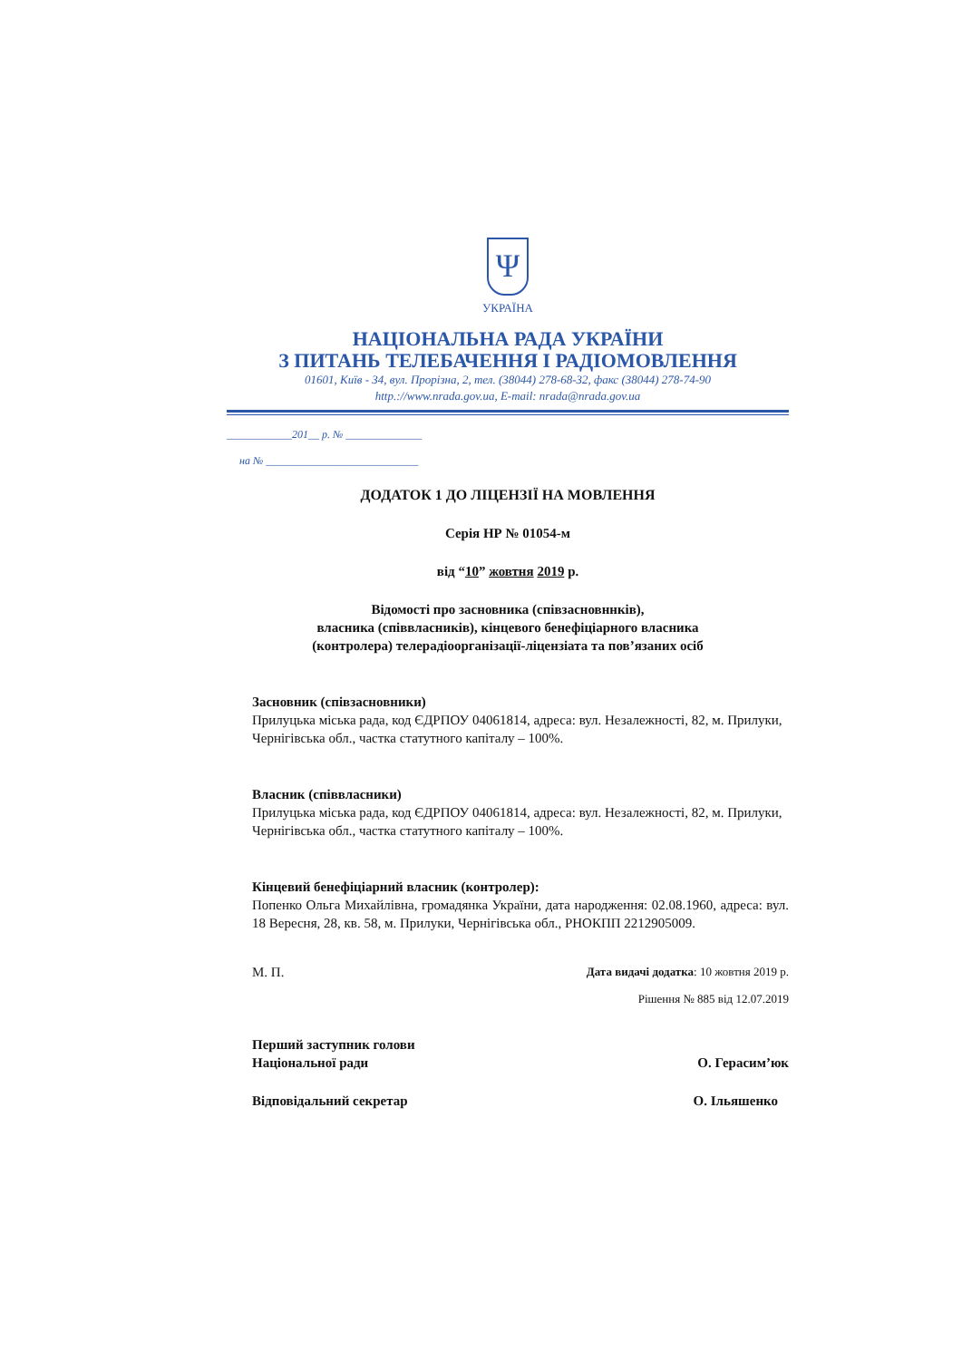Ψ
УКРАЇНА
НАЦІОНАЛЬНА РАДА УКРАЇНИ
З ПИТАНЬ ТЕЛЕБАЧЕННЯ І РАДІОМОВЛЕННЯ
01601, Київ - 34, вул. Прорізна, 2, тел. (38044) 278-68-32, факс (38044) 278-74-90
http.://www.nrada.gov.ua, E-mail: nrada@nrada.gov.ua
____________201__ р. № ______________
на № ____________________________
ДОДАТОК 1 ДО ЛІЦЕНЗІЇ НА МОВЛЕННЯ
Серія НР № 01054-м
від “10” жовтня 2019 р.
Відомості про засновника (співзасновннків),
власника (співвласників), кінцевого бенефіціарного власника
(контролера) телерадіоорганізації-ліцензіата та пов’язаних осіб
Засновник (співзасновники)
Прилуцька міська рада, код ЄДРПОУ 04061814, адреса: вул. Незалежності, 82, м. Прилуки, Чернігівська обл., частка статутного капіталу – 100%.
Власник (співвласники)
Прилуцька міська рада, код ЄДРПОУ 04061814, адреса: вул. Незалежності, 82, м. Прилуки, Чернігівська обл., частка статутного капіталу – 100%.
Кінцевий бенефіціарний власник (контролер):
Попенко Ольга Михайлівна, громадянка України, дата народження: 02.08.1960, адреса: вул. 18 Вересня, 28, кв. 58, м. Прилуки, Чернігівська обл., РНОКПП 2212905009.
М. П.
Дата видачі додатка: 10 жовтня 2019 р.
Рішення № 885 від 12.07.2019
Перший заступник голови
Національної ради
О. Герасим’юк
Відповідальний секретар О. Ільяшенко